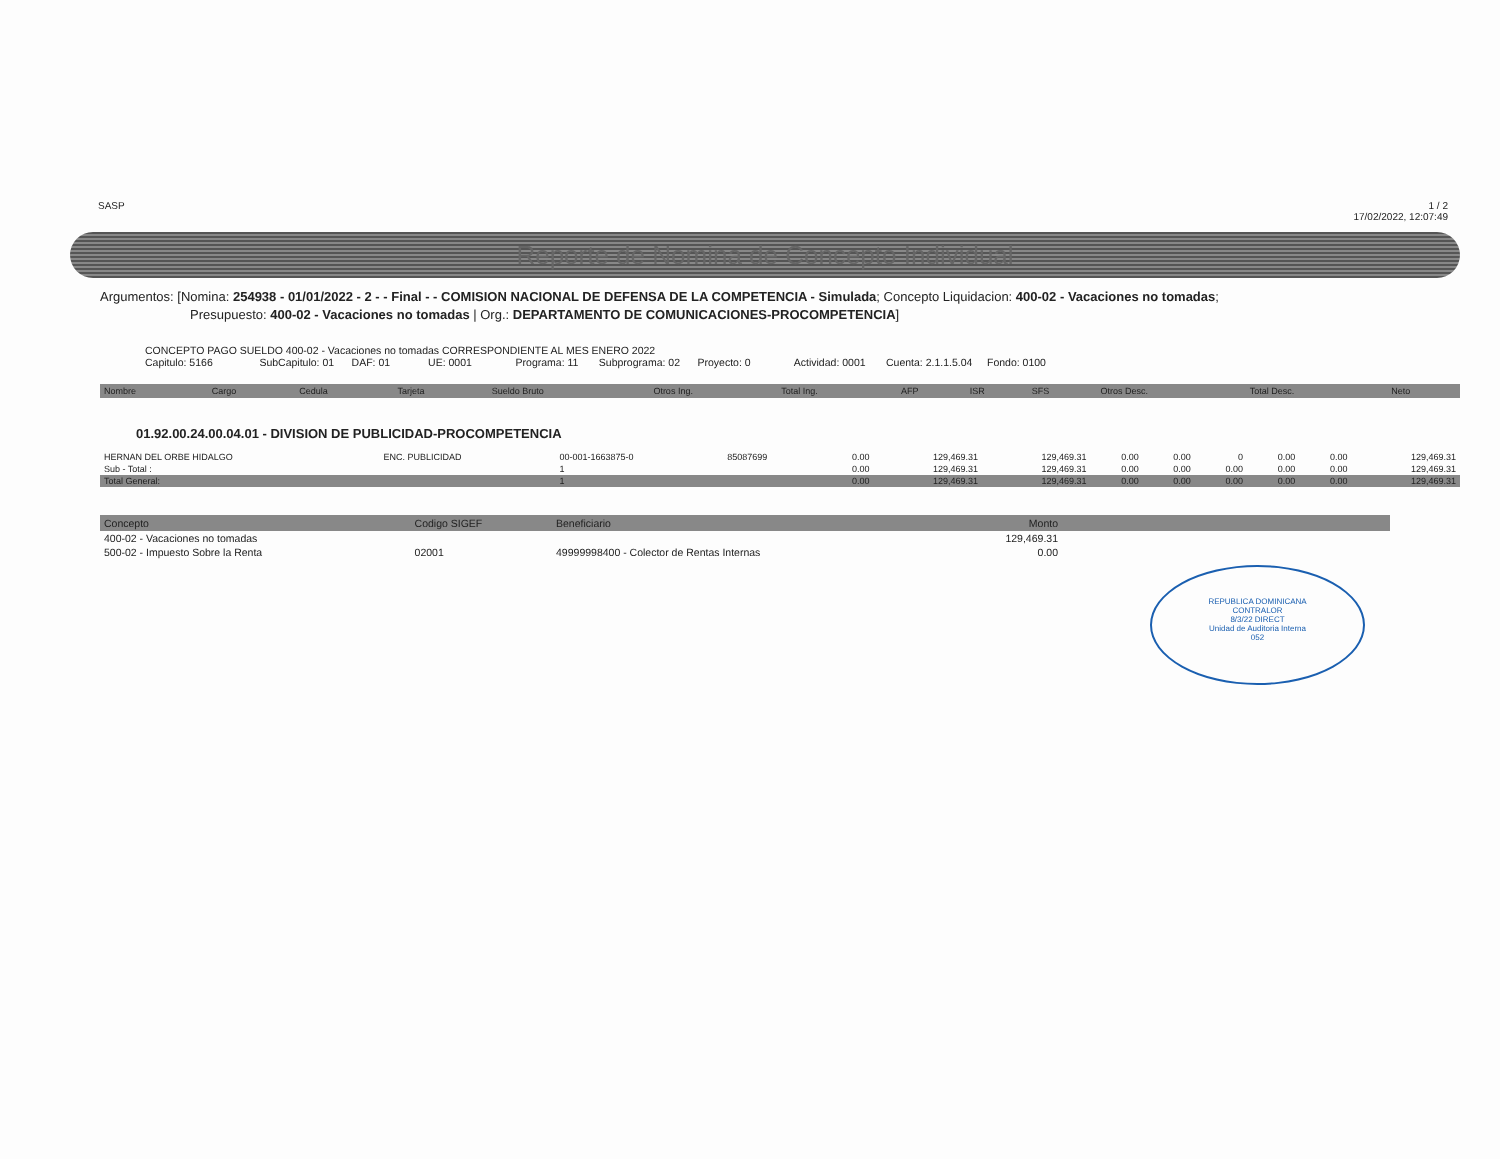SASP 1 / 2
17/02/2022, 12:07:49
Reporte de Nomina de Concepto Individual
Argumentos: [Nomina: 254938 - 01/01/2022 - 2 - - Final - - COMISION NACIONAL DE DEFENSA DE LA COMPETENCIA - Simulada; Concepto Liquidacion: 400-02 - Vacaciones no tomadas;
Presupuesto: 400-02 - Vacaciones no tomadas | Org.: DEPARTAMENTO DE COMUNICACIONES-PROCOMPETENCIA]
CONCEPTO PAGO SUELDO 400-02 - Vacaciones no tomadas CORRESPONDIENTE AL MES ENERO 2022
Capitulo: 5166 SubCapitulo: 01 DAF: 01 UE: 0001 Programa: 11 Subprograma: 02 Proyecto: 0 Actividad: 0001 Cuenta: 2.1.1.5.04 Fondo: 0100
| Nombre | Cargo | Cedula | Tarjeta | Sueldo Bruto | Otros Ing. | Total Ing. | AFP | ISR | SFS | Otros Desc. | Total Desc. | Neto |
| --- | --- | --- | --- | --- | --- | --- | --- | --- | --- | --- | --- | --- |
01.92.00.24.00.04.01 - DIVISION DE PUBLICIDAD-PROCOMPETENCIA
| HERNAN DEL ORBE HIDALGO | ENC. PUBLICIDAD | 00-001-1663875-0 | 85087699 | 0.00 | 129,469.31 | 129,469.31 | 0.00 | 0.00 | 0 | 0.00 | 0.00 | 129,469.31 |
| Sub - Total : | | 1 | | 0.00 | 129,469.31 | 129,469.31 | 0.00 | 0.00 | 0.00 | 0.00 | 0.00 | 129,469.31 |
| Total General: | | 1 | | 0.00 | 129,469.31 | 129,469.31 | 0.00 | 0.00 | 0.00 | 0.00 | 0.00 | 129,469.31 |
| Concepto | Codigo SIGEF | Beneficiario | Monto | |
| --- | --- | --- | --- | --- |
| 400-02 - Vacaciones no tomadas | | | 129,469.31 | |
| 500-02 - Impuesto Sobre la Renta | 02001 | 49999998400 - Colector de Rentas Internas | 0.00 | |
REPUBLICA DOMINICANA
CONTRALOR
8/3/22 DIRECT
Unidad de Auditoria Interna
052